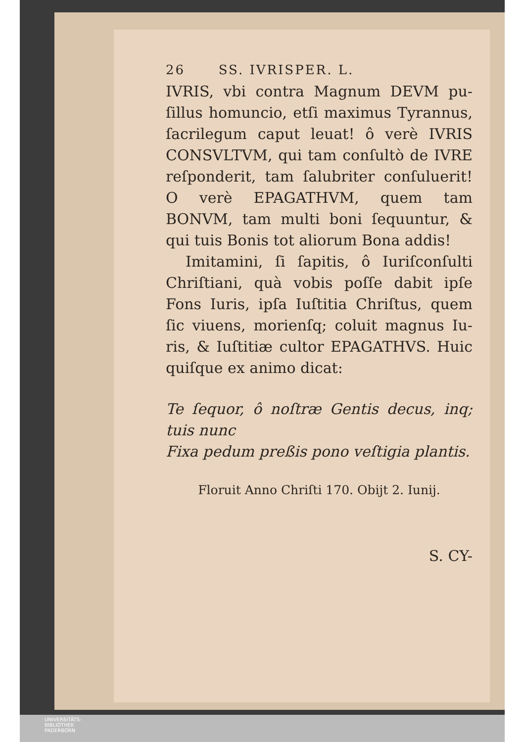26 SS. IVRISPER. L.
IVRIS, vbi contra Magnum DEVM pu­ſillus homuncio, etſi maximus Tyran­nus, ſacrilegum caput leuat! ô verè IV­RIS CONSVLTVM, qui tam conſultò de IVRE reſponderit, tam ſalubriter conſuluerit! O verè EPAGATHVM, quem tam BONVM, tam multi boni ſe­quuntur, & qui tuis Bonis tot aliorum Bona addis!
Imitamini, ſi ſapitis, ô Iuriſconſulti Chriſtiani, quà vobis poſſe dabit ipſe Fons Iuris, ipſa Iuſtitia Chriſtus, quem ſic viuens, morienſq; coluit magnus Iu­ris, & Iuſtitiæ cultor EPAGATHVS. Huic quiſque ex animo dicat:
Te ſequor, ô noſtræ Gentis decus, inq; tuis nunc
Fixa pedum preßis pono veſtigia plantis.
Floruit Anno Chriſti 170. Obijt 2. Iunij.
S. CY-
UNIVERSITÄTS-
BIBLIOTHEK
PADERBORN